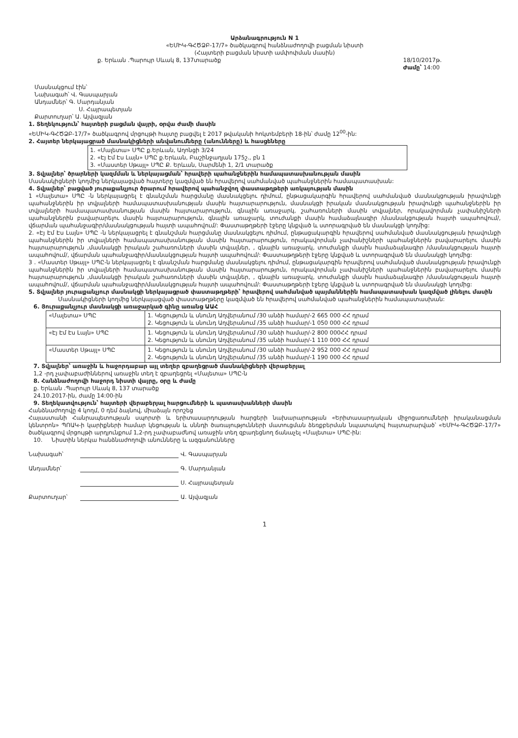Արձանագրություն N 1
«ԵՄԻԿ-ԳՀԾՁԲ-17/7» ծածկագրով հանձնաժողովի բացման նիստի
(Հայտերի բացման նիստի ամփոփման մասին)
ք. Երևան .Պարույր Սևակ 8, 137տարածք 18/10/2017թ.
Ժամը՝ 14:00
Մասնակցում էին՝
Նախագահ՝ Վ. Գասպարյան
Անդամներ՝ Գ. Մարդանյան
Ս. Հայրապետյան
Քարտուղար՝ Ա. Այվազյան
1. Տեղեկություն՝ հայտերի բացման վայրի, օրվա ժամի մասին
«ԵՄԻԿ-ԳՀԾՁԲ-17/7» ծածկագրով մրցույթի հայտը բացվել է 2017 թվականի հոկտեմբերի 18-ին՝ ժամը 12<sup>00</sup>-ին:
2. Հայտեր ներկայացրած մասնակիցների անվանումները (անունները) և հասցեները
1. «Մալետա» ՍՊԸ ք.Երևան, Աղոնցի 3/24
2. «Էյ Էմ Էս Լայն» ՍՊԸ ք.Երևան, Բաշինջաղյան 175շ., բն 1
3. «Մաստեր Սթայլ» ՍՊԸ Ք. Երևան, Սարմենի 1, 2/1 տարածք
3. Տվյալներ՝ ծրարների կազմման և ներկայացման՝ հրավերի պահանջներին համապատասխանության մասին
Մասնակիցների կողմից ներկայացված հայտերը կազմված են հրավերով սահմանված պահանջներին համապատասխան:
4. Տվյալներ՝ բացված յուրաքանչյուր ծրարում հրավերով պահանջվող փաստաթղթերի առկայության մասին
1 «Մալետա» ՍՊԸ -ն ներկայացրել է գնանշման հարցմանը մասնակցելու դիմում, ընթացակարգին հրավերով սահմանված մասնակցության իրավունքի պահանջներին իր տվյալների համապատասխանության մասին հայտարարություն, մասնակցի իրական մասնակցության իրավունքի պահանջներին իր տվյալների համապատասխանության մասին հայտարարություն, գնային առաջարկ, շահառուների մասին տվյալներ, որակավորման չափանիշների պահանջներին բավարարելու մասին հայտարարություն, գնային առաջարկ, տուժանքի մասին համաձայնագիր /մասնակցության հայտի ապահովում/, վճարման պահանջագիր/մասնակցության հայտի ապահովում/: Փաստաթղթերի էջերը կնքված և ստորագրված են մասնակցի կողմից:
2. «Էյ Էմ Էս Լայն» ՍՊԸ -ն ներկայացրել է գնանշման հարցմանը մասնակցելու դիմում, ընթացակարգին հրավերով սահմանված մասնակցության իրավունքի պահանջներին իր տվյալների համապատասխանության մասին հայտարարություն, որակավորման չափանիշների պահանջներին բավարարելու մասին հայտարարություն ,մասնակցի իրական շահառուների մասին տվյալներ, , գնային առաջարկ, տուժանքի մասին համաձայնագիր /մասնակցության հայտի ապահովում/, վճարման պահանջագիր/մասնակցության հայտի ապահովում/: Փաստաթղթերի էջերը կնքված և ստորագրված են մասնակցի կողմից:
3 . «Մաստեր Սթայլ» ՍՊԸ-ն ներկայացրել է գնանշման հարցմանը մասնակցելու դիմում, ընթացակարգին հրավերով սահմանված մասնակցության իրավունքի պահանջներին իր տվյալների համապատասխանության մասին հայտարարություն, որակավորման չափանիշների պահանջներին բավարարելու մասին հայտարարություն ,մասնակցի իրական շահառուների մասին տվյալներ, , գնային առաջարկ, տուժանքի մասին համաձայնագիր /մասնակցության հայտի ապահովում/, վճարման պահանջագիր/մասնակցության հայտի ապահովում/: Փաստաթղթերի էջերը կնքված և ստորագրված են մասնակցի կողմից:
5. Տվյալներ յուրաքանչյուր մասնակցի ներկայացրած փաստաթղթերի՝ հրավերով սահմանված պայմաններին համապատասխան կազմված լինելու մասին
Մասնակիցների կողմից ներկայացված փաստաթղթերը կազմված են հրավերով սահմանված պահանջներին համապատասխան:
6. Յուրաքանչյուր մասնակցի առաջարկած գինը առանց ԱԱՀ
| «Մալետա» ՍՊԸ | 1. Կեցություն և սնունդ Աղվերանում /30 անձի համար/-2 665 000 ՀՀ դրամ 2. Կեցություն և սնունդ Աղվերանում /35 անձի համար/-1 050 000 ՀՀ դրամ |
| «Էյ Էմ Էս Լայն» ՍՊԸ | 1. Կեցություն և սնունդ Աղվերանում /30 անձի համար/-2 800 000ՀՀ դրամ 2. Կեցություն և սնունդ Աղվերանում /35 անձի համար/-1 110 000 ՀՀ դրամ |
| «Մաստեր Սթայլ» ՍՊԸ | 1. Կեցություն և սնունդ Աղվերանում /30 անձի համար/-2 952 000 ՀՀ դրամ 2. Կեցություն և սնունդ Աղվերանում /35 անձի համար/-1 190 000 ՀՀ դրամ |
7. Տվյալներ՝ առաջին և հաջորդաբար այլ տեղեր զբաղեցրած մասնակիցների վերաբերյալ
1,2 -րդ չափաբաժիններով առաջին տեղ է զբաղեցրել «Մալետա» ՍՊԸ-ն
8. Հանձնաժողովի հաջորդ նիստի վայրը, օրը և ժամը
ք. Երևան .Պարույր Սևակ 8, 137 տարածք
24.10.2017-ին, ժամը 14:00-ին
9. Տեղեկատվություն՝ հայտերի վերաբերյալ հարցումների և պատասխանների մասին
Հանձնաժողովը 4 կողմ, 0 դեմ ձայնով, միաձայն որոշեց
Հայաստանի Հանրապետության սպորտի և երիտասարդության հարցերի նախարարության «Երիտասարդական միջոցառումների իրականացման կենտրոն» ՊՈԱԿ-ի կարիքների համար կեցության և սննդի ծառայությունների մատուցման ձեռքբերման նպատակով հայտարարված՝ «ԵՄԻԿ-ԳՀԾՁԲ-17/7» ծածկագրով մրցույթի արդյունքում 1,2-րդ չափաբաժնով առաջին տեղ զբաղեցնող ճանաչել «Մալետա» ՍՊԸ-ին:
10. Նիստին ներկա հանձնաժողովի անունները և ազգանունները
Նախագահ՝ Վ. Գասպարյան
Անդամներ՝ Գ. Մարդանյան
Ս. Հայրապետյան
Քարտուղար՝ Ա. Այվազյան
1